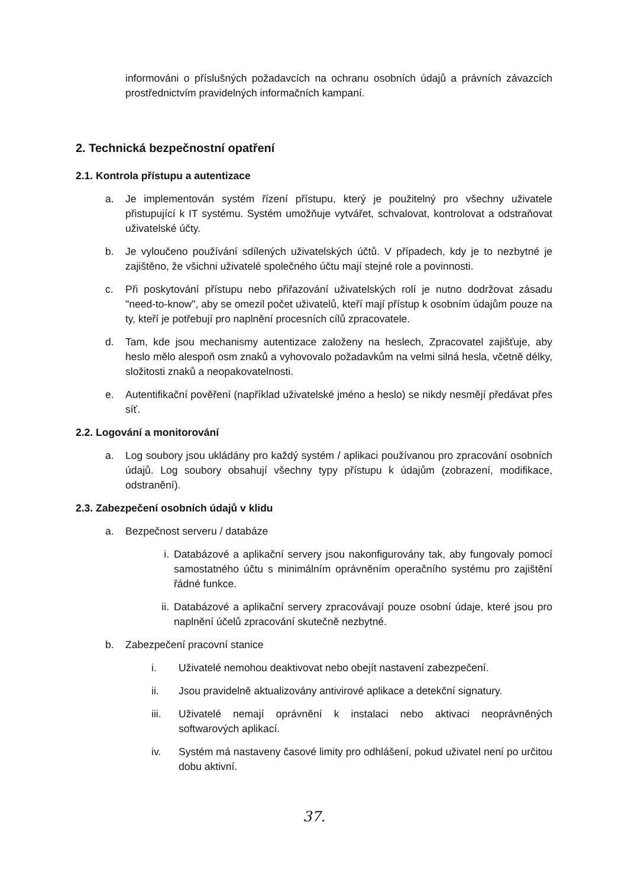informováni o příslušných požadavcích na ochranu osobních údajů a právních závazcích prostřednictvím pravidelných informačních kampaní.
2. Technická bezpečnostní opatření
2.1. Kontrola přístupu a autentizace
a. Je implementován systém řízení přístupu, který je použitelný pro všechny uživatele přistupující k IT systému. Systém umožňuje vytvářet, schvalovat, kontrolovat a odstraňovat uživatelské účty.
b. Je vyloučeno používání sdílených uživatelských účtů. V případech, kdy je to nezbytné je zajištěno, že všichni uživatelé společného účtu mají stejné role a povinnosti.
c. Při poskytování přístupu nebo přiřazování uživatelských rolí je nutno dodržovat zásadu "need-to-know", aby se omezil počet uživatelů, kteří mají přístup k osobním údajům pouze na ty, kteří je potřebují pro naplnění procesních cílů zpracovatele.
d. Tam, kde jsou mechanismy autentizace založeny na heslech, Zpracovatel zajišťuje, aby heslo mělo alespoň osm znaků a vyhovovalo požadavkům na velmi silná hesla, včetně délky, složitosti znaků a neopakovatelnosti.
e. Autentifikační pověření (například uživatelské jméno a heslo) se nikdy nesmějí předávat přes síť.
2.2. Logování a monitorování
a. Log soubory jsou ukládány pro každý systém / aplikaci používanou pro zpracování osobních údajů. Log soubory obsahují všechny typy přístupu k údajům (zobrazení, modifikace, odstranění).
2.3. Zabezpečení osobních údajů v klidu
a. Bezpečnost serveru / databáze
i. Databázové a aplikační servery jsou nakonfigurovány tak, aby fungovaly pomocí samostatného účtu s minimálním oprávněním operačního systému pro zajištění řádné funkce.
ii. Databázové a aplikační servery zpracovávají pouze osobní údaje, které jsou pro naplnění účelů zpracování skutečně nezbytné.
b. Zabezpečení pracovní stanice
i. Uživatelé nemohou deaktivovat nebo obejít nastavení zabezpečení.
ii. Jsou pravidelně aktualizovány antivirové aplikace a detekční signatury.
iii. Uživatelé nemají oprávnění k instalaci nebo aktivaci neoprávněných softwarových aplikací.
iv. Systém má nastaveny časové limity pro odhlášení, pokud uživatel není po určitou dobu aktivní.
37.